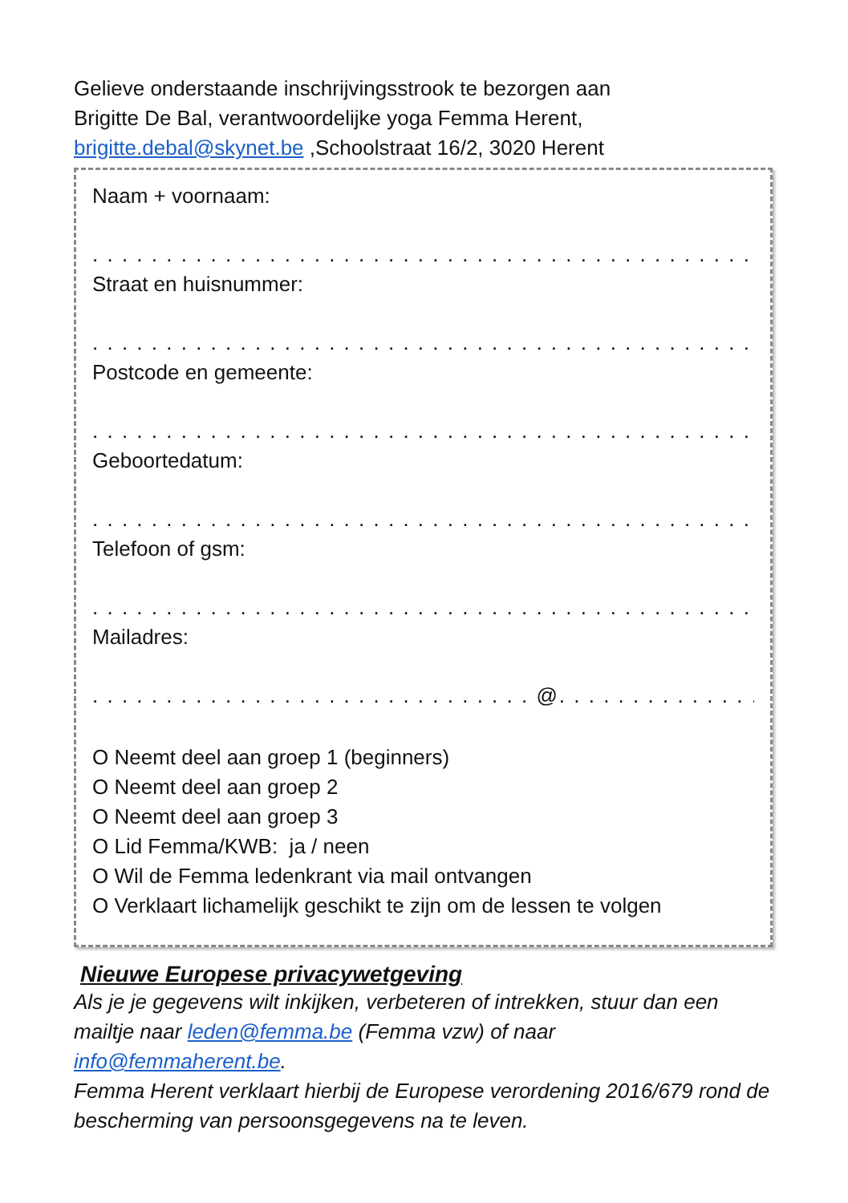Gelieve onderstaande inschrijvingsstrook te bezorgen aan
Brigitte De Bal, verantwoordelijke yoga Femma Herent,
brigitte.debal@skynet.be ,Schoolstraat 16/2, 3020 Herent
Naam + voornaam:
. . . . . . . . . . . . . . . . . . . . . . . . . . . . . . . . . . . . . . . . . . . . . . . . . . . .
Straat en huisnummer:
. . . . . . . . . . . . . . . . . . . . . . . . . . . . . . . . . . . . . . . . . . . . . . . . . . . .
Postcode en gemeente:
. . . . . . . . . . . . . . . . . . . . . . . . . . . . . . . . . . . . . . . . . . . . . . . . . . . .
Geboortedatum:
. . . . . . . . . . . . . . . . . . . . . . . . . . . . . . . . . . . . . . . . . . . . . . . . . . . .
Telefoon of gsm:
. . . . . . . . . . . . . . . . . . . . . . . . . . . . . . . . . . . . . . . . . . . . . . . . . . . .
Mailadres:
. . . . . . . . . . . . . . . . . . . . . . . . . . . . . . @. . . . . . . . . . . . . . . . . . . .
O Neemt deel aan groep 1 (beginners)
O Neemt deel aan groep 2
O Neemt deel aan groep 3
O Lid Femma/KWB: ja / neen
O Wil de Femma ledenkrant via mail ontvangen
O Verklaart lichamelijk geschikt te zijn om de lessen te volgen
Nieuwe Europese privacywetgeving
Als je je gegevens wilt inkijken, verbeteren of intrekken, stuur dan een mailtje naar leden@femma.be (Femma vzw) of naar info@femmaherent.be.
Femma Herent verklaart hierbij de Europese verordening 2016/679 rond de bescherming van persoonsgegevens na te leven.